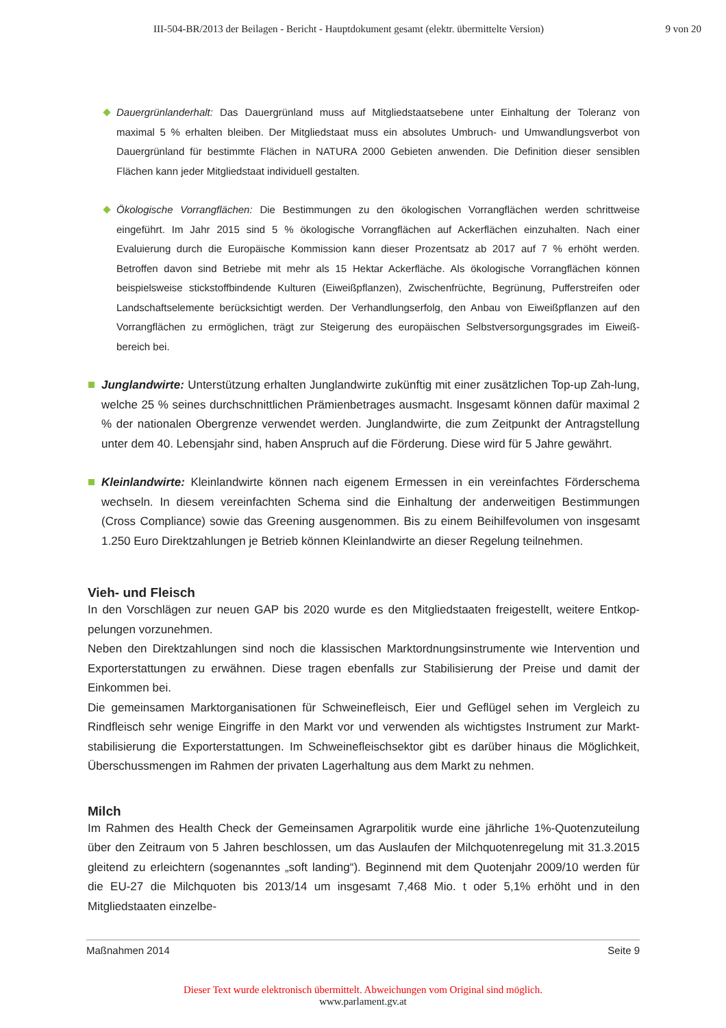III-504-BR/2013 der Beilagen - Bericht - Hauptdokument gesamt (elektr. übermittelte Version) 9 von 20
Dauergrünlanderhalt: Das Dauergrünland muss auf Mitgliedstaatsebene unter Einhaltung der Toleranz von maximal 5 % erhalten bleiben. Der Mitgliedstaat muss ein absolutes Umbruch- und Umwandlungsverbot von Dauergrünland für bestimmte Flächen in NATURA 2000 Gebieten anwenden. Die Definition dieser sensiblen Flächen kann jeder Mitgliedstaat individuell gestalten.
Ökologische Vorrangflächen: Die Bestimmungen zu den ökologischen Vorrangflächen werden schrittweise eingeführt. Im Jahr 2015 sind 5 % ökologische Vorrangflächen auf Ackerflächen einzuhalten. Nach einer Evaluierung durch die Europäische Kommission kann dieser Prozentsatz ab 2017 auf 7 % erhöht werden. Betroffen davon sind Betriebe mit mehr als 15 Hektar Ackerfläche. Als ökologische Vorrangflächen können beispielsweise stickstoffbindende Kulturen (Eiweißpflanzen), Zwischenfrüchte, Begrünung, Pufferstreifen oder Landschaftselemente berücksichtigt werden. Der Verhandlungserfolg, den Anbau von Eiweißpflanzen auf den Vorrangflächen zu ermöglichen, trägt zur Steigerung des europäischen Selbstversorgungsgrades im Eiweiß-bereich bei.
Junglandwirte: Unterstützung erhalten Junglandwirte zukünftig mit einer zusätzlichen Top-up Zah-lung, welche 25 % seines durchschnittlichen Prämienbetrages ausmacht. Insgesamt können dafür maximal 2 % der nationalen Obergrenze verwendet werden. Junglandwirte, die zum Zeitpunkt der Antragstellung unter dem 40. Lebensjahr sind, haben Anspruch auf die Förderung. Diese wird für 5 Jahre gewährt.
Kleinlandwirte: Kleinlandwirte können nach eigenem Ermessen in ein vereinfachtes Förderschema wechseln. In diesem vereinfachten Schema sind die Einhaltung der anderweitigen Bestimmungen (Cross Compliance) sowie das Greening ausgenommen. Bis zu einem Beihilfevolumen von insgesamt 1.250 Euro Direktzahlungen je Betrieb können Kleinlandwirte an dieser Regelung teilnehmen.
Vieh- und Fleisch
In den Vorschlägen zur neuen GAP bis 2020 wurde es den Mitgliedstaaten freigestellt, weitere Entkop-pelungen vorzunehmen.
Neben den Direktzahlungen sind noch die klassischen Marktordnungsinstrumente wie Intervention und Exporterstattungen zu erwähnen. Diese tragen ebenfalls zur Stabilisierung der Preise und damit der Einkommen bei.
Die gemeinsamen Marktorganisationen für Schweinefleisch, Eier und Geflügel sehen im Vergleich zu Rindfleisch sehr wenige Eingriffe in den Markt vor und verwenden als wichtigstes Instrument zur Markt-stabilisierung die Exporterstattungen. Im Schweinefleischsektor gibt es darüber hinaus die Möglichkeit, Überschussmengen im Rahmen der privaten Lagerhaltung aus dem Markt zu nehmen.
Milch
Im Rahmen des Health Check der Gemeinsamen Agrarpolitik wurde eine jährliche 1%-Quotenzuteilung über den Zeitraum von 5 Jahren beschlossen, um das Auslaufen der Milchquotenregelung mit 31.3.2015 gleitend zu erleichtern (sogenanntes „soft landing“). Beginnend mit dem Quotenjahr 2009/10 werden für die EU-27 die Milchquoten bis 2013/14 um insgesamt 7,468 Mio. t oder 5,1% erhöht und in den Mitgliedstaaten einzelbe-
Maßnahmen 2014 Seite 9
Dieser Text wurde elektronisch übermittelt. Abweichungen vom Original sind möglich.
www.parlament.gv.at